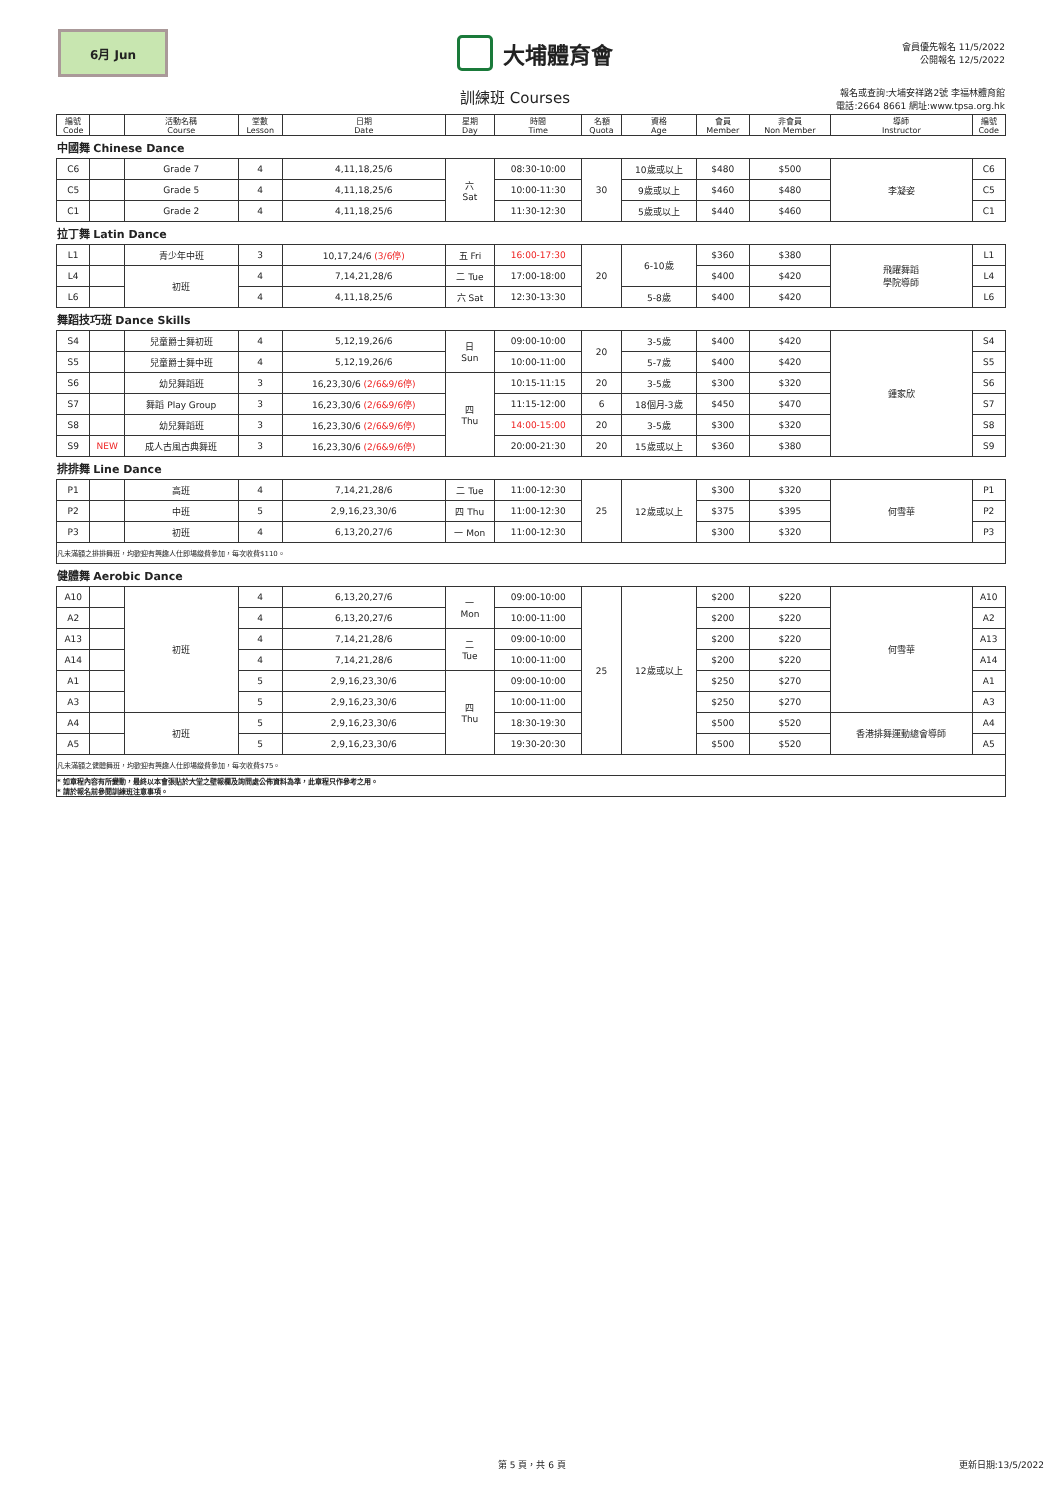6月 Jun
大埔體育會
會員優先報名 11/5/2022
公開報名 12/5/2022
訓練班 Courses
報名或查詢:大埔安祥路2號 李福林體育館
電話:2664 8661 網址:www.tpsa.org.hk
| 編號 Code | | 活動名稱 Course | 堂數 Lesson | 日期 Date | 星期 Day | 時間 Time | 名額 Quota | 資格 Age | 會員 Member | 非會員 Non Member | 導師 Instructor | 編號 Code |
| --- | --- | --- | --- | --- | --- | --- | --- | --- | --- | --- | --- | --- |
| 中國舞 Chinese Dance | | | | | | | | | | | | |
| C6 | | Grade 7 | 4 | 4,11,18,25/6 | 六 Sat | 08:30-10:00 | 30 | 10歲或以上 | $480 | $500 | 李凝姿 | C6 |
| C5 | | Grade 5 | 4 | 4,11,18,25/6 | | 10:00-11:30 | | 9歲或以上 | $460 | $480 | | C5 |
| C1 | | Grade 2 | 4 | 4,11,18,25/6 | | 11:30-12:30 | | 5歲或以上 | $440 | $460 | | C1 |
| 拉丁舞 Latin Dance | | | | | | | | | | | | |
| L1 | | 青少年中班 | 3 | 10,17,24/6 (3/6停) | 五 Fri | 16:00-17:30 | 20 | 6-10歲 | $360 | $380 | 飛躍舞蹈 學院導師 | L1 |
| L4 | | 初班 | 4 | 7,14,21,28/6 | 二 Tue | 17:00-18:00 | | | $400 | $420 | | L4 |
| L6 | | | 4 | 4,11,18,25/6 | 六 Sat | 12:30-13:30 | | 5-8歲 | $400 | $420 | | L6 |
| 舞蹈技巧班 Dance Skills | | | | | | | | | | | | |
| S4 | | 兒童爵士舞初班 | 4 | 5,12,19,26/6 | 日 Sun | 09:00-10:00 | 20 | 3-5歲 | $400 | $420 | 鍾家欣 | S4 |
| S5 | | 兒童爵士舞中班 | 4 | 5,12,19,26/6 | | 10:00-11:00 | | 5-7歲 | $400 | $420 | | S5 |
| S6 | | 幼兒舞蹈班 | 3 | 16,23,30/6 (2/6&9/6停) | 四 Thu | 10:15-11:15 | 20 | 3-5歲 | $300 | $320 | | S6 |
| S7 | | 舞蹈 Play Group | 3 | 16,23,30/6 (2/6&9/6停) | | 11:15-12:00 | 6 | 18個月-3歲 | $450 | $470 | | S7 |
| S8 | | 幼兒舞蹈班 | 3 | 16,23,30/6 (2/6&9/6停) | | 14:00-15:00 | 20 | 3-5歲 | $300 | $320 | | S8 |
| S9 | NEW | 成人古風古典舞班 | 3 | 16,23,30/6 (2/6&9/6停) | | 20:00-21:30 | 20 | 15歲或以上 | $360 | $380 | | S9 |
| 排排舞 Line Dance | | | | | | | | | | | | |
| P1 | | 高班 | 4 | 7,14,21,28/6 | 二 Tue | 11:00-12:30 | 25 | 12歲或以上 | $300 | $320 | 何雪華 | P1 |
| P2 | | 中班 | 5 | 2,9,16,23,30/6 | 四 Thu | 11:00-12:30 | | | $375 | $395 | | P2 |
| P3 | | 初班 | 4 | 6,13,20,27/6 | 一 Mon | 11:00-12:30 | | | $300 | $320 | | P3 |
| 凡未滿額之排排舞班，均歡迎有興趣人仕即場繳費參加，每次收費$110。 | | | | | | | | | | | | |
| 健體舞 Aerobic Dance | | | | | | | | | | | | |
| A10 | | 初班 | 4 | 6,13,20,27/6 | 一 Mon | 09:00-10:00 | 25 | 12歲或以上 | $200 | $220 | 何雪華 | A10 |
| A2 | | | 4 | 6,13,20,27/6 | | 10:00-11:00 | | | $200 | $220 | | A2 |
| A13 | | | 4 | 7,14,21,28/6 | 二 Tue | 09:00-10:00 | | | $200 | $220 | | A13 |
| A14 | | | 4 | 7,14,21,28/6 | | 10:00-11:00 | | | $200 | $220 | | A14 |
| A1 | | | 5 | 2,9,16,23,30/6 | 四 Thu | 09:00-10:00 | | | $250 | $270 | | A1 |
| A3 | | | 5 | 2,9,16,23,30/6 | | 10:00-11:00 | | | $250 | $270 | | A3 |
| A4 | | 初班 | 5 | 2,9,16,23,30/6 | | 18:30-19:30 | | | $500 | $520 | 香港排舞運動總會導師 | A4 |
| A5 | | | 5 | 2,9,16,23,30/6 | | 19:30-20:30 | | | $500 | $520 | | A5 |
| 凡未滿額之健體舞班，均歡迎有興趣人仕即場繳費參加，每次收費$75。 | | | | | | | | | | | | |
| * 如章程內容有所變動，最終以本會張貼於大堂之壁報欄及詢問處公佈資料為準，此章程只作參考之用。 * 請於報名前參閱訓練班注意事項。 | | | | | | | | | | | | |
第 5 頁，共 6 頁 更新日期:13/5/2022